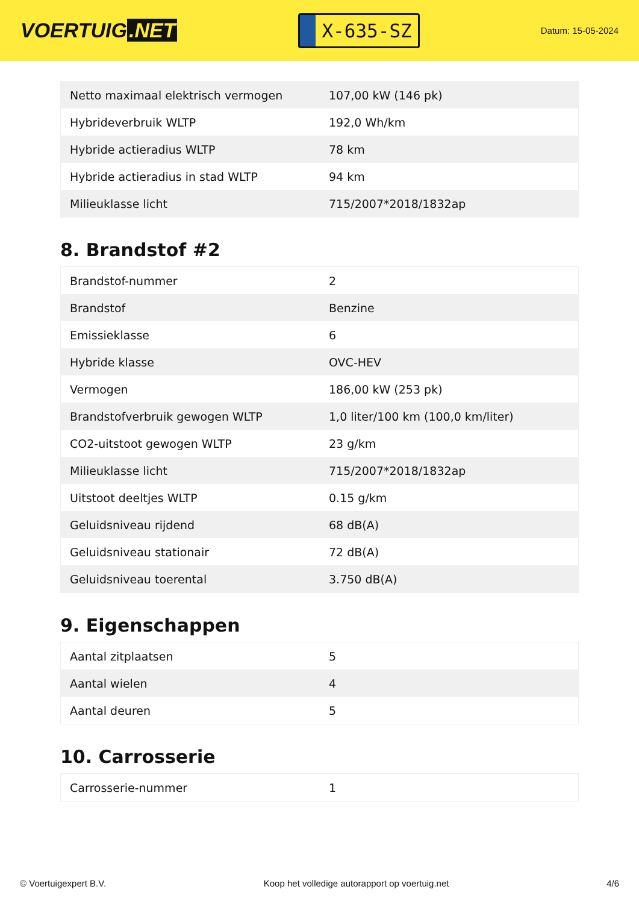VOERTUIG.NET
X-635-SZ
Datum: 15-05-2024
| Netto maximaal elektrisch vermogen | 107,00 kW (146 pk) |
| Hybrideverbruik WLTP | 192,0 Wh/km |
| Hybride actieradius WLTP | 78 km |
| Hybride actieradius in stad WLTP | 94 km |
| Milieuklasse licht | 715/2007*2018/1832ap |
8. Brandstof #2
| Brandstof-nummer | 2 |
| Brandstof | Benzine |
| Emissieklasse | 6 |
| Hybride klasse | OVC-HEV |
| Vermogen | 186,00 kW (253 pk) |
| Brandstofverbruik gewogen WLTP | 1,0 liter/100 km (100,0 km/liter) |
| CO2-uitstoot gewogen WLTP | 23 g/km |
| Milieuklasse licht | 715/2007*2018/1832ap |
| Uitstoot deeltjes WLTP | 0.15 g/km |
| Geluidsniveau rijdend | 68 dB(A) |
| Geluidsniveau stationair | 72 dB(A) |
| Geluidsniveau toerental | 3.750 dB(A) |
9. Eigenschappen
| Aantal zitplaatsen | 5 |
| Aantal wielen | 4 |
| Aantal deuren | 5 |
10. Carrosserie
| Carrosserie-nummer | 1 |
© Voertuigexpert B.V. Koop het volledige autorapport op voertuig.net 4/6